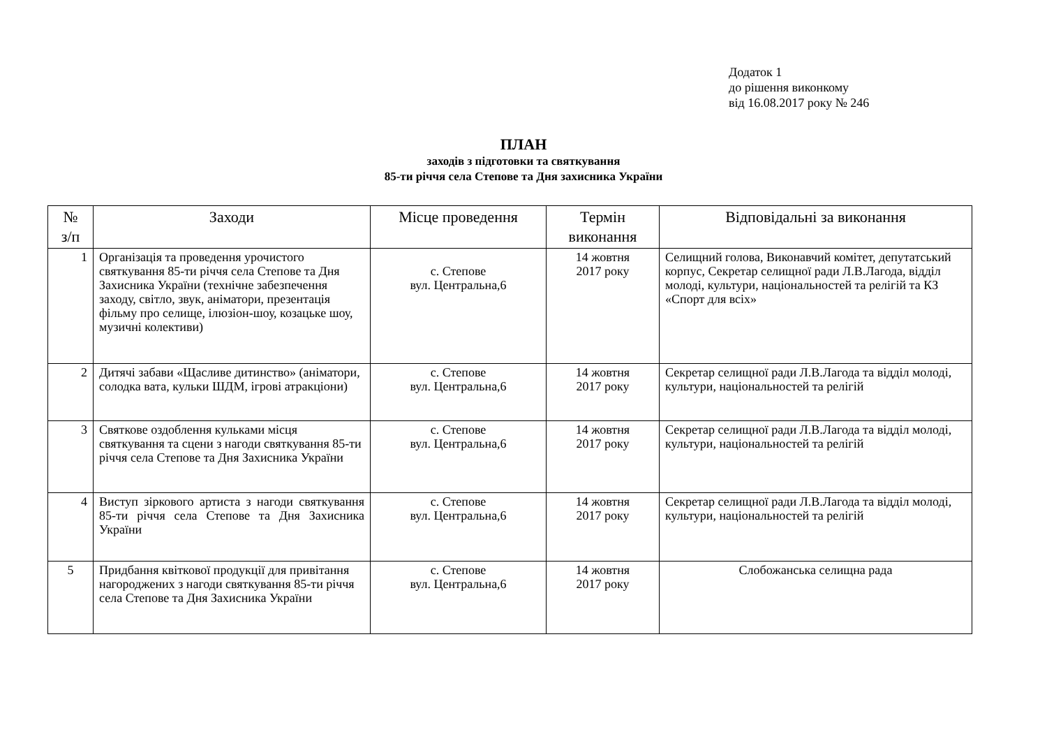Додаток 1
до рішення виконкому
від 16.08.2017 року № 246
ПЛАН
заходів з підготовки та святкування
85-ти річчя села Степове та Дня захисника України
| № з/п | Заходи | Місце проведення | Термін виконання | Відповідальні за виконання |
| --- | --- | --- | --- | --- |
| 1 | Організація та проведення урочистого святкування 85-ти річчя села Степове та Дня Захисника України (технічне забезпечення заходу, світло, звук, аніматори, презентація фільму про селище, ілюзіон-шоу, козацьке шоу, музичні колективи) | с. Степове вул. Центральна,6 | 14 жовтня 2017 року | Селищний голова, Виконавчий комітет, депутатський корпус, Секретар селищної ради Л.В.Лагода, відділ молоді, культури, національностей та релігій та КЗ «Спорт для всіх» |
| 2 | Дитячі забави «Щасливе дитинство» (аніматори, солодка вата, кульки ШДМ, ігрові атракціони) | с. Степове вул. Центральна,6 | 14 жовтня 2017 року | Секретар селищної ради Л.В.Лагода та відділ молоді, культури, національностей та релігій |
| 3 | Святкове оздоблення кульками місця святкування та сцени з нагоди святкування 85-ти річчя села Степове та Дня Захисника України | с. Степове вул. Центральна,6 | 14 жовтня 2017 року | Секретар селищної ради Л.В.Лагода та відділ молоді, культури, національностей та релігій |
| 4 | Виступ зіркового артиста з нагоди святкування 85-ти річчя села Степове та Дня Захисника України | с. Степове вул. Центральна,6 | 14 жовтня 2017 року | Секретар селищної ради Л.В.Лагода та відділ молоді, культури, національностей та релігій |
| 5 | Придбання квіткової продукції для привітання нагороджених з нагоди святкування 85-ти річчя села Степове та Дня Захисника України | с. Степове вул. Центральна,6 | 14 жовтня 2017 року | Слобожанська селищна рада |